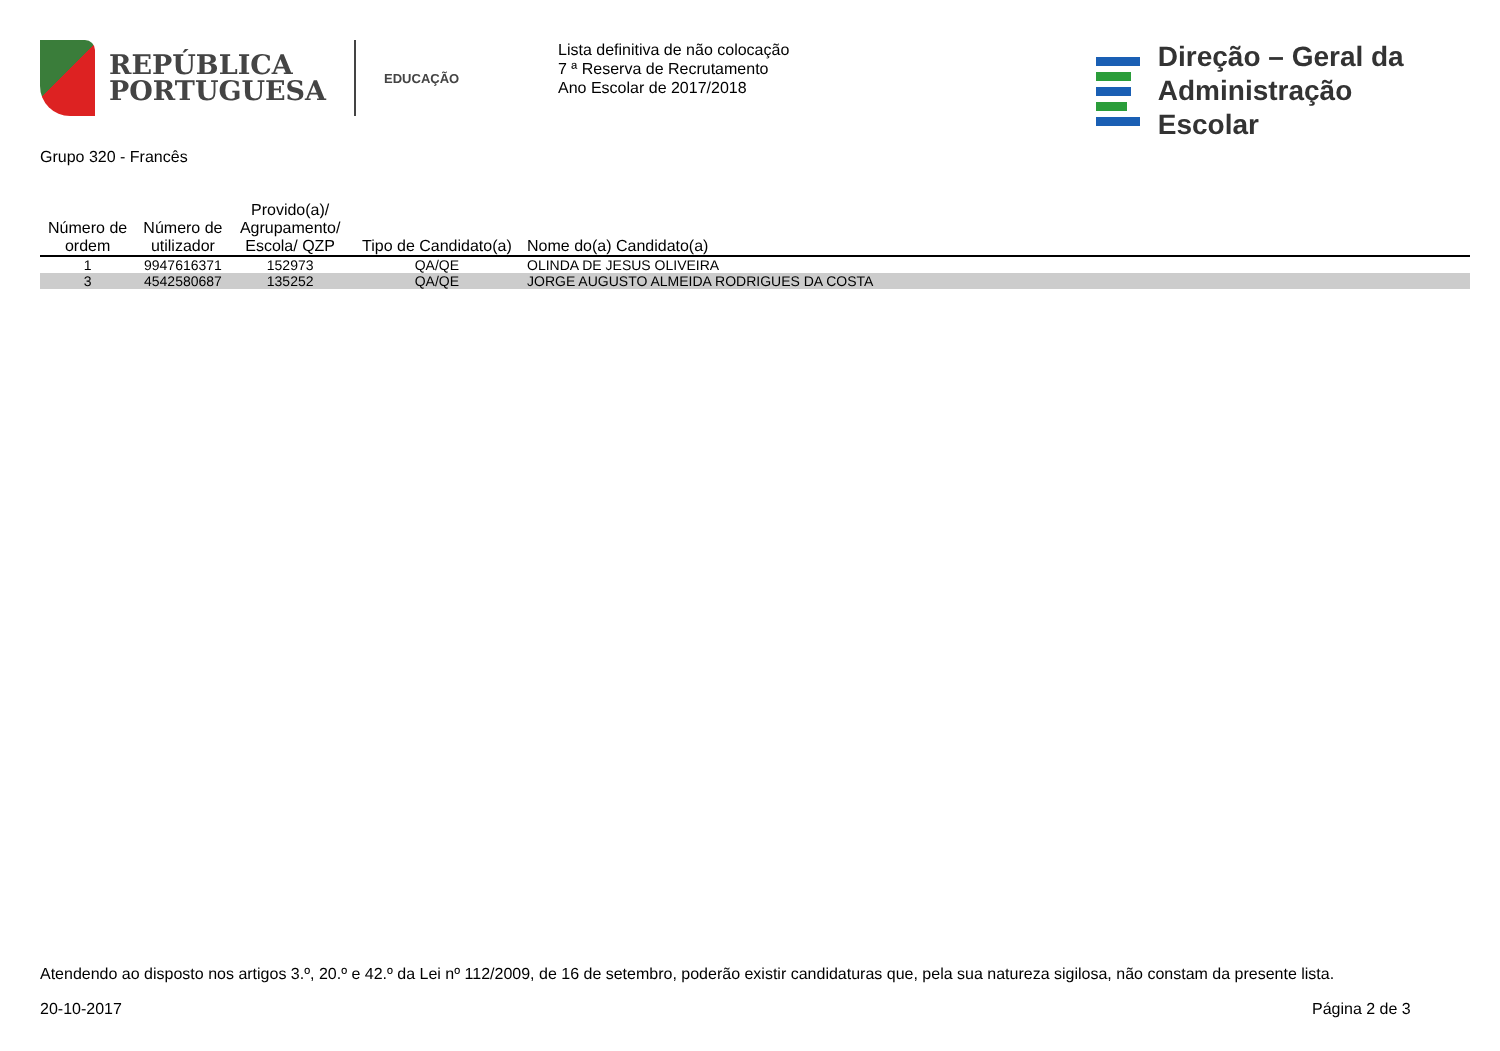REPÚBLICA
PORTUGUESA
EDUCAÇÃO
Lista definitiva de não colocação
7 ª Reserva de Recrutamento
Ano Escolar de 2017/2018
Direção – Geral da
Administração Escolar
Grupo 320 - Francês
| Número de ordem | Número de utilizador | Provido(a)/ Agrupamento/ Escola/ QZP | Tipo de Candidato(a) | Nome do(a) Candidato(a) |
| --- | --- | --- | --- | --- |
| 1 | 9947616371 | 152973 | QA/QE | OLINDA DE JESUS OLIVEIRA |
| 3 | 4542580687 | 135252 | QA/QE | JORGE AUGUSTO ALMEIDA RODRIGUES DA COSTA |
Atendendo ao disposto nos artigos 3.º, 20.º e 42.º da Lei nº 112/2009, de 16 de setembro, poderão existir candidaturas que, pela sua natureza sigilosa, não constam da presente lista.
20-10-2017 Página 2 de 3